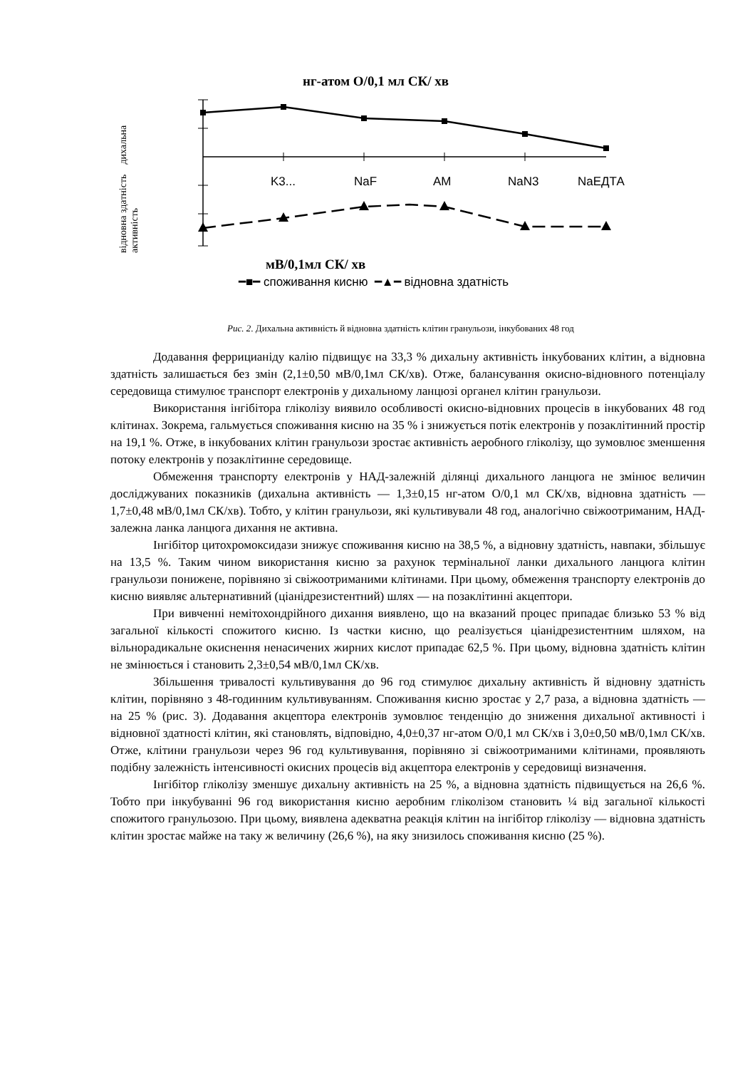нг-атом О/0,1 мл СК/ хв
відновна здатність дихальна активність
K3... NaF AM NaN3 NaЕДТА
мВ/0,1мл СК/ хв
━■━ споживання кисню ━▲━ відновна здатність
Рис. 2. Дихальна активність й відновна здатність клітин гранульози, інкубованих 48 год
Додавання феррицианіду калію підвищує на 33,3 % дихальну активність інкубованих клітин, а відновна здатність залишається без змін (2,1±0,50 мВ/0,1мл СК/хв). Отже, балансування окисно-відновного потенціалу середовища стимулює транспорт електронів у дихальному ланцюзі органел клітин гранульози.
Використання інгібітора гліколізу виявило особливості окисно-відновних процесів в інкубованих 48 год клітинах. Зокрема, гальмується споживання кисню на 35 % і знижується потік електронів у позаклітинний простір на 19,1 %. Отже, в інкубованих клітин гранульози зростає активність аеробного гліколізу, що зумовлює зменшення потоку електронів у позаклітинне середовище.
Обмеження транспорту електронів у НАД-залежній ділянці дихального ланцюга не змінює величин досліджуваних показників (дихальна активність — 1,3±0,15 нг-атом О/0,1 мл СК/хв, відновна здатність — 1,7±0,48 мВ/0,1мл СК/хв). Тобто, у клітин гранульози, які культивували 48 год, аналогічно свіжоотриманим, НАД-залежна ланка ланцюга дихання не активна.
Інгібітор цитохромоксидази знижує споживання кисню на 38,5 %, а відновну здатність, навпаки, збільшує на 13,5 %. Таким чином використання кисню за рахунок термінальної ланки дихального ланцюга клітин гранульози понижене, порівняно зі свіжоотриманими клітинами. При цьому, обмеження транспорту електронів до кисню виявляє альтернативний (ціанідрезистентний) шлях — на позаклітинні акцептори.
При вивченні немітохондрійного дихання виявлено, що на вказаний процес припадає близько 53 % від загальної кількості спожитого кисню. Із частки кисню, що реалізується ціанідрезистентним шляхом, на вільнорадикальне окиснення ненасичених жирних кислот припадає 62,5 %. При цьому, відновна здатність клітин не змінюється і становить 2,3±0,54 мВ/0,1мл СК/хв.
Збільшення тривалості культивування до 96 год стимулює дихальну активність й відновну здатність клітин, порівняно з 48-годинним культивуванням. Споживання кисню зростає у 2,7 раза, а відновна здатність — на 25 % (рис. 3). Додавання акцептора електронів зумовлює тенденцію до зниження дихальної активності і відновної здатності клітин, які становлять, відповідно, 4,0±0,37 нг-атом О/0,1 мл СК/хв і 3,0±0,50 мВ/0,1мл СК/хв. Отже, клітини гранульози через 96 год культивування, порівняно зі свіжоотриманими клітинами, проявляють подібну залежність інтенсивності окисних процесів від акцептора електронів у середовищі визначення.
Інгібітор гліколізу зменшує дихальну активність на 25 %, а відновна здатність підвищується на 26,6 %. Тобто при інкубуванні 96 год використання кисню аеробним гліколізом становить ¼ від загальної кількості спожитого гранульозою. При цьому, виявлена адекватна реакція клітин на інгібітор гліколізу — відновна здатність клітин зростає майже на таку ж величину (26,6 %), на яку знизилось споживання кисню (25 %).